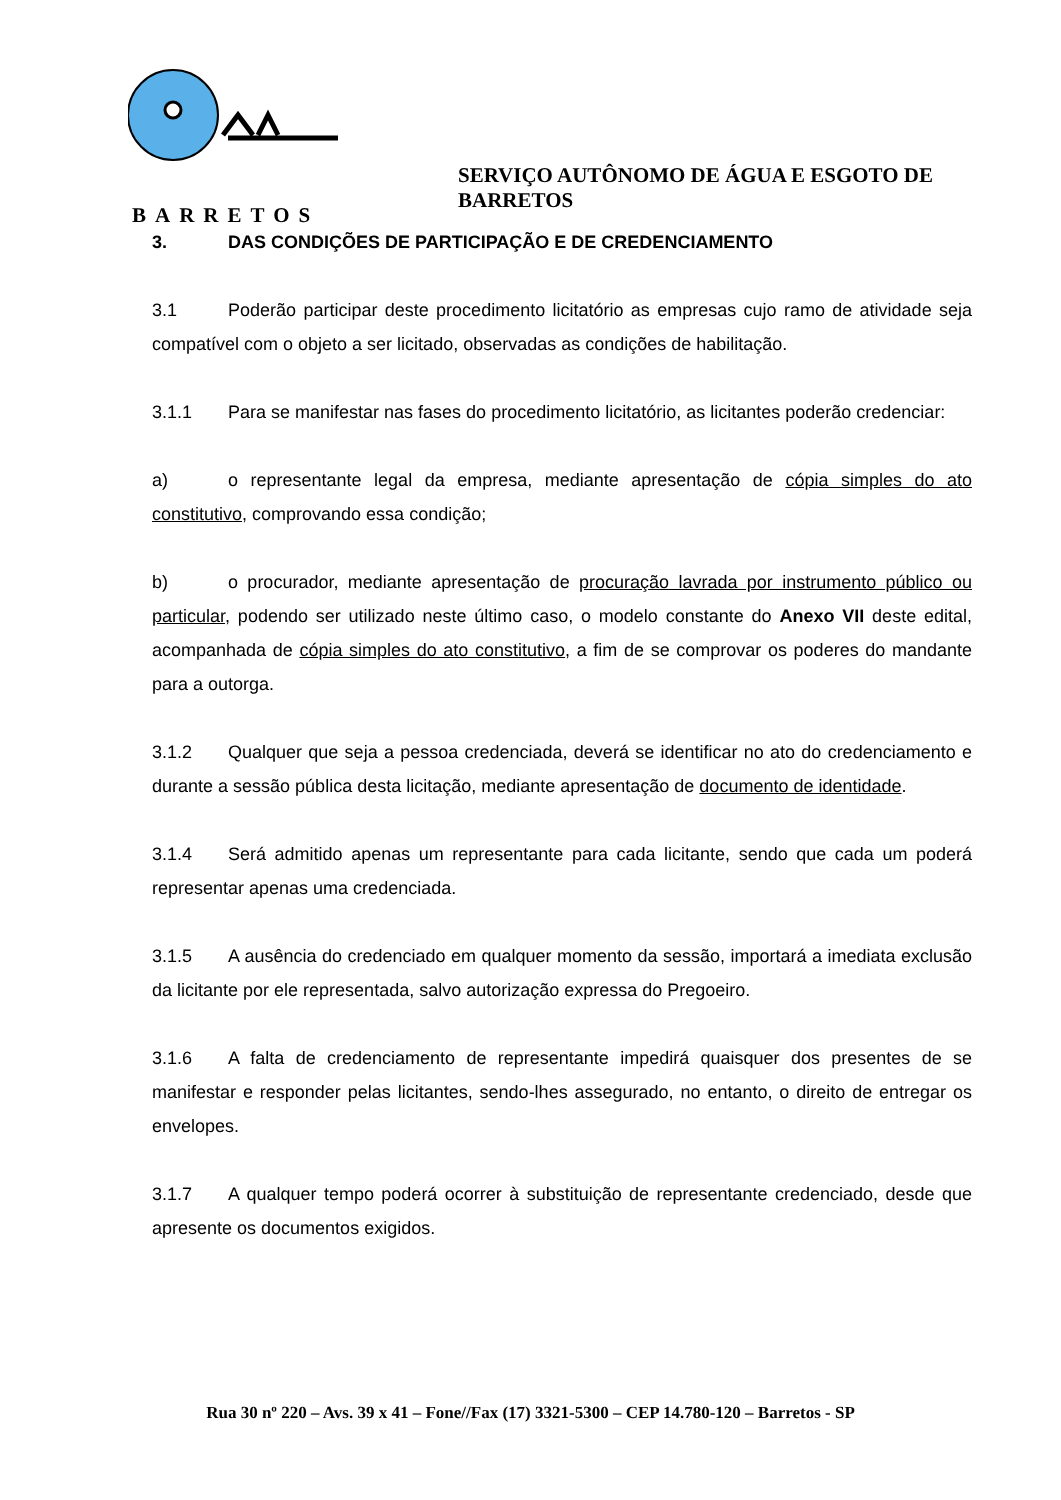SERVIÇO AUTÔNOMO DE ÁGUA E ESGOTO DE BARRETOS
BARRETOS
3. DAS CONDIÇÕES DE PARTICIPAÇÃO E DE CREDENCIAMENTO
3.1 Poderão participar deste procedimento licitatório as empresas cujo ramo de atividade seja compatível com o objeto a ser licitado, observadas as condições de habilitação.
3.1.1 Para se manifestar nas fases do procedimento licitatório, as licitantes poderão credenciar:
a) o representante legal da empresa, mediante apresentação de cópia simples do ato constitutivo, comprovando essa condição;
b) o procurador, mediante apresentação de procuração lavrada por instrumento público ou particular, podendo ser utilizado neste último caso, o modelo constante do Anexo VII deste edital, acompanhada de cópia simples do ato constitutivo, a fim de se comprovar os poderes do mandante para a outorga.
3.1.2 Qualquer que seja a pessoa credenciada, deverá se identificar no ato do credenciamento e durante a sessão pública desta licitação, mediante apresentação de documento de identidade.
3.1.4 Será admitido apenas um representante para cada licitante, sendo que cada um poderá representar apenas uma credenciada.
3.1.5 A ausência do credenciado em qualquer momento da sessão, importará a imediata exclusão da licitante por ele representada, salvo autorização expressa do Pregoeiro.
3.1.6 A falta de credenciamento de representante impedirá quaisquer dos presentes de se manifestar e responder pelas licitantes, sendo-lhes assegurado, no entanto, o direito de entregar os envelopes.
3.1.7 A qualquer tempo poderá ocorrer à substituição de representante credenciado, desde que apresente os documentos exigidos.
Rua 30 nº 220 – Avs. 39 x 41 – Fone//Fax (17) 3321-5300 – CEP 14.780-120 – Barretos - SP